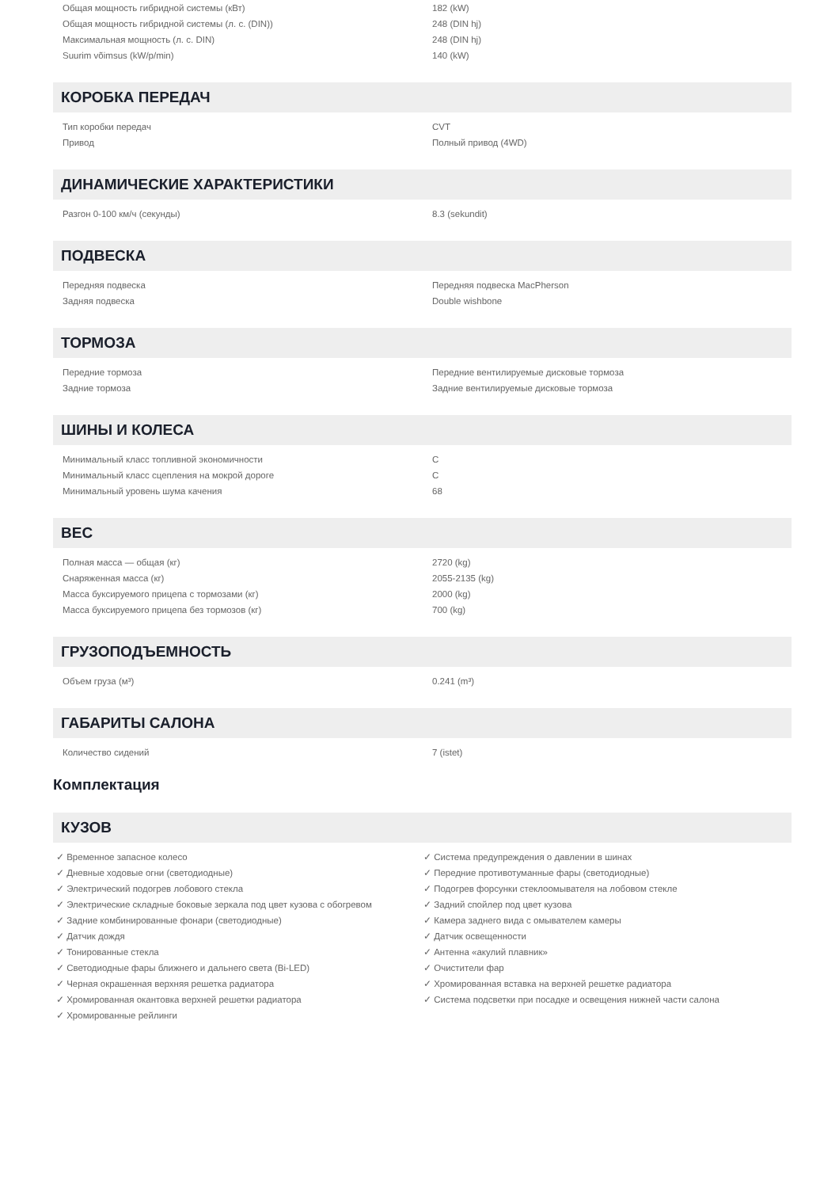| Общая мощность гибридной системы (кВт) | 182 (kW) |
| Общая мощность гибридной системы (л. с. (DIN)) | 248 (DIN hj) |
| Максимальная мощность (л. с. DIN) | 248 (DIN hj) |
| Suurim võimsus (kW/p/min) | 140 (kW) |
КОРОБКА ПЕРЕДАЧ
| Тип коробки передач | CVT |
| Привод | Полный привод (4WD) |
ДИНАМИЧЕСКИЕ ХАРАКТЕРИСТИКИ
| Разгон 0-100 км/ч (секунды) | 8.3 (sekundit) |
ПОДВЕСКА
| Передняя подвеска | Передняя подвеска MacPherson |
| Задняя подвеска | Double wishbone |
ТОРМОЗА
| Передние тормоза | Передние вентилируемые дисковые тормоза |
| Задние тормоза | Задние вентилируемые дисковые тормоза |
ШИНЫ И КОЛЕСА
| Минимальный класс топливной экономичности | C |
| Минимальный класс сцепления на мокрой дороге | C |
| Минимальный уровень шума качения | 68 |
ВЕС
| Полная масса — общая (кг) | 2720 (kg) |
| Снаряженная масса (кг) | 2055-2135 (kg) |
| Масса буксируемого прицепа с тормозами (кг) | 2000 (kg) |
| Масса буксируемого прицепа без тормозов (кг) | 700 (kg) |
ГРУЗОПОДЪЕМНОСТЬ
| Объем груза (м³) | 0.241 (m³) |
ГАБАРИТЫ САЛОНА
| Количество сидений | 7 (istet) |
Комплектация
КУЗОВ
✓ Временное запасное колесо
✓ Дневные ходовые огни (светодиодные)
✓ Электрический подогрев лобового стекла
✓ Электрические складные боковые зеркала под цвет кузова с обогревом
✓ Задние комбинированные фонари (светодиодные)
✓ Датчик дождя
✓ Тонированные стекла
✓ Светодиодные фары ближнего и дальнего света (Bi-LED)
✓ Черная окрашенная верхняя решетка радиатора
✓ Хромированная окантовка верхней решетки радиатора
✓ Хромированные рейлинги
✓ Система предупреждения о давлении в шинах
✓ Передние противотуманные фары (светодиодные)
✓ Подогрев форсунки стеклоомывателя на лобовом стекле
✓ Задний спойлер под цвет кузова
✓ Камера заднего вида с омывателем камеры
✓ Датчик освещенности
✓ Антенна «акулий плавник»
✓ Очистители фар
✓ Хромированная вставка на верхней решетке радиатора
✓ Система подсветки при посадке и освещения нижней части салона